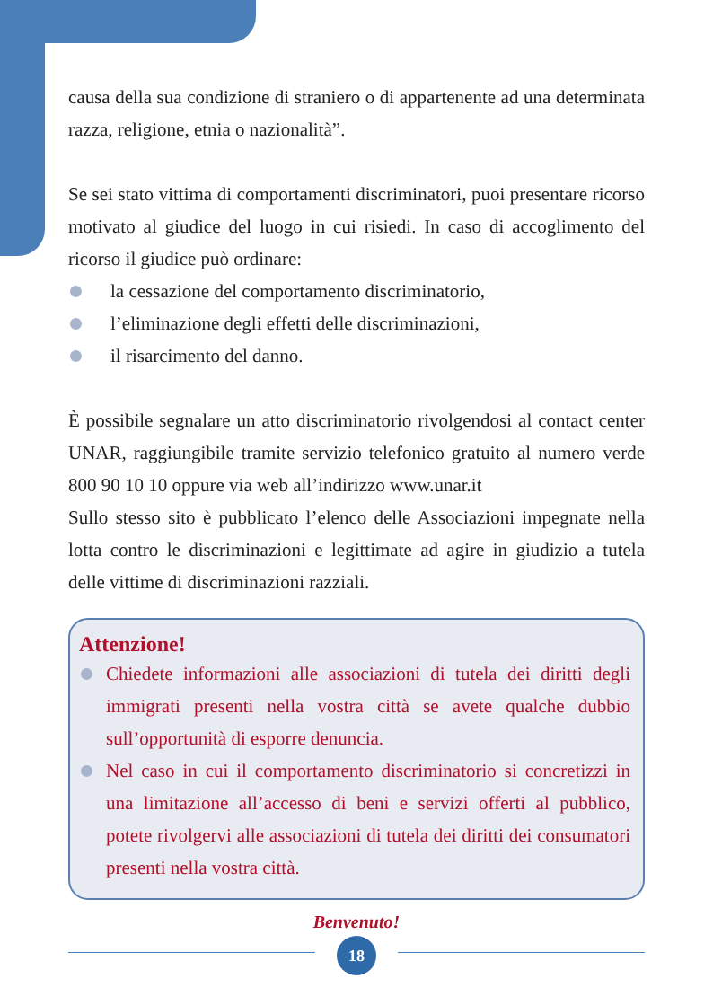causa della sua condizione di straniero o di appartenente ad una determinata razza, religione, etnia o nazionalità”.
Se sei stato vittima di comportamenti discriminatori, puoi presentare ricorso motivato al giudice del luogo in cui risiedi. In caso di accoglimento del ricorso il giudice può ordinare:
la cessazione del comportamento discriminatorio,
l’eliminazione degli effetti delle discriminazioni,
il risarcimento del danno.
È possibile segnalare un atto discriminatorio rivolgendosi al contact center UNAR, raggiungibile tramite servizio telefonico gratuito al numero verde 800 90 10 10 oppure via web all’indirizzo www.unar.it
Sullo stesso sito è pubblicato l’elenco delle Associazioni impegnate nella lotta contro le discriminazioni e legittimate ad agire in giudizio a tutela delle vittime di discriminazioni razziali.
Attenzione!
Chiedete informazioni alle associazioni di tutela dei diritti degli immigrati presenti nella vostra città se avete qualche dubbio sull’opportunità di esporre denuncia.
Nel caso in cui il comportamento discriminatorio si concretizzi in una limitazione all’accesso di beni e servizi offerti al pubblico, potete rivolgervi alle associazioni di tutela dei diritti dei consumatori presenti nella vostra città.
Benvenuto!
18